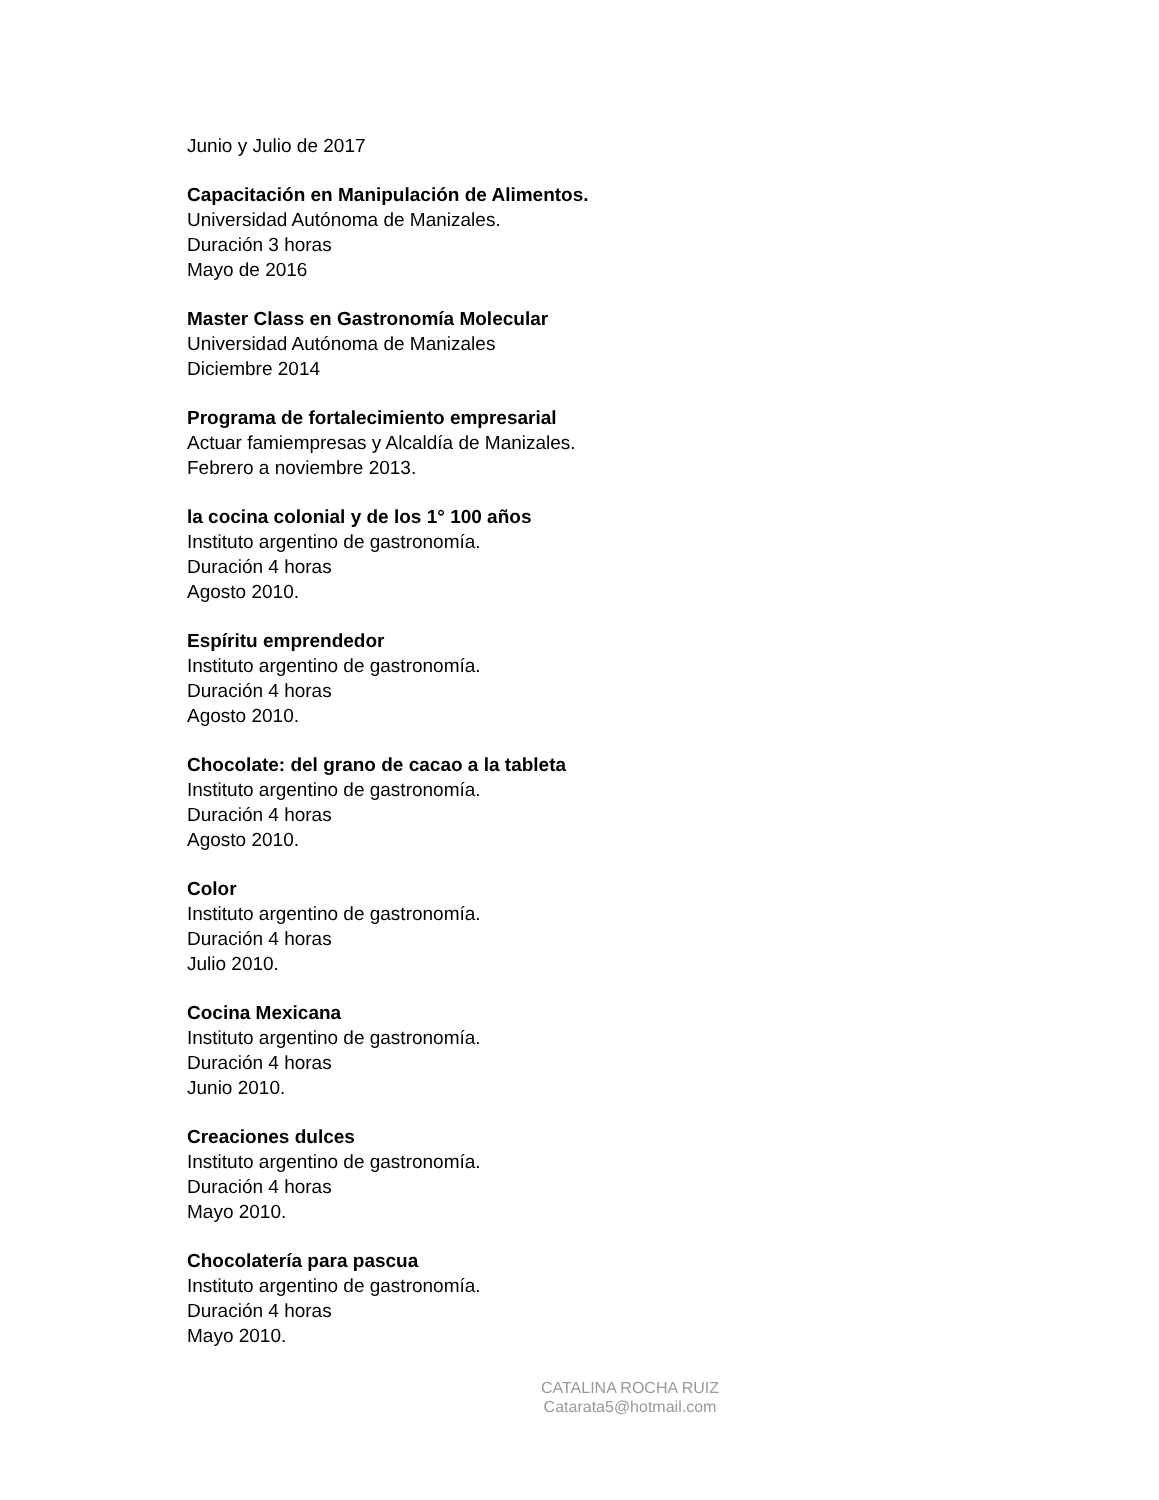Junio y Julio de 2017
Capacitación en Manipulación de Alimentos.
Universidad Autónoma de Manizales.
Duración 3 horas
Mayo de 2016
Master Class en Gastronomía Molecular
Universidad Autónoma de Manizales
Diciembre 2014
Programa de fortalecimiento empresarial
Actuar famiempresas y Alcaldía de Manizales.
Febrero a noviembre 2013.
la cocina colonial y de los 1° 100 años
Instituto argentino de gastronomía.
Duración 4 horas
Agosto 2010.
Espíritu emprendedor
Instituto argentino de gastronomía.
Duración 4 horas
Agosto 2010.
Chocolate: del grano de cacao a la tableta
Instituto argentino de gastronomía.
Duración 4 horas
Agosto 2010.
Color
Instituto argentino de gastronomía.
Duración 4 horas
Julio 2010.
Cocina Mexicana
Instituto argentino de gastronomía.
Duración 4 horas
Junio 2010.
Creaciones dulces
Instituto argentino de gastronomía.
Duración 4 horas
Mayo 2010.
Chocolatería para pascua
Instituto argentino de gastronomía.
Duración 4 horas
Mayo 2010.
CATALINA ROCHA RUIZ
Catarata5@hotmail.com